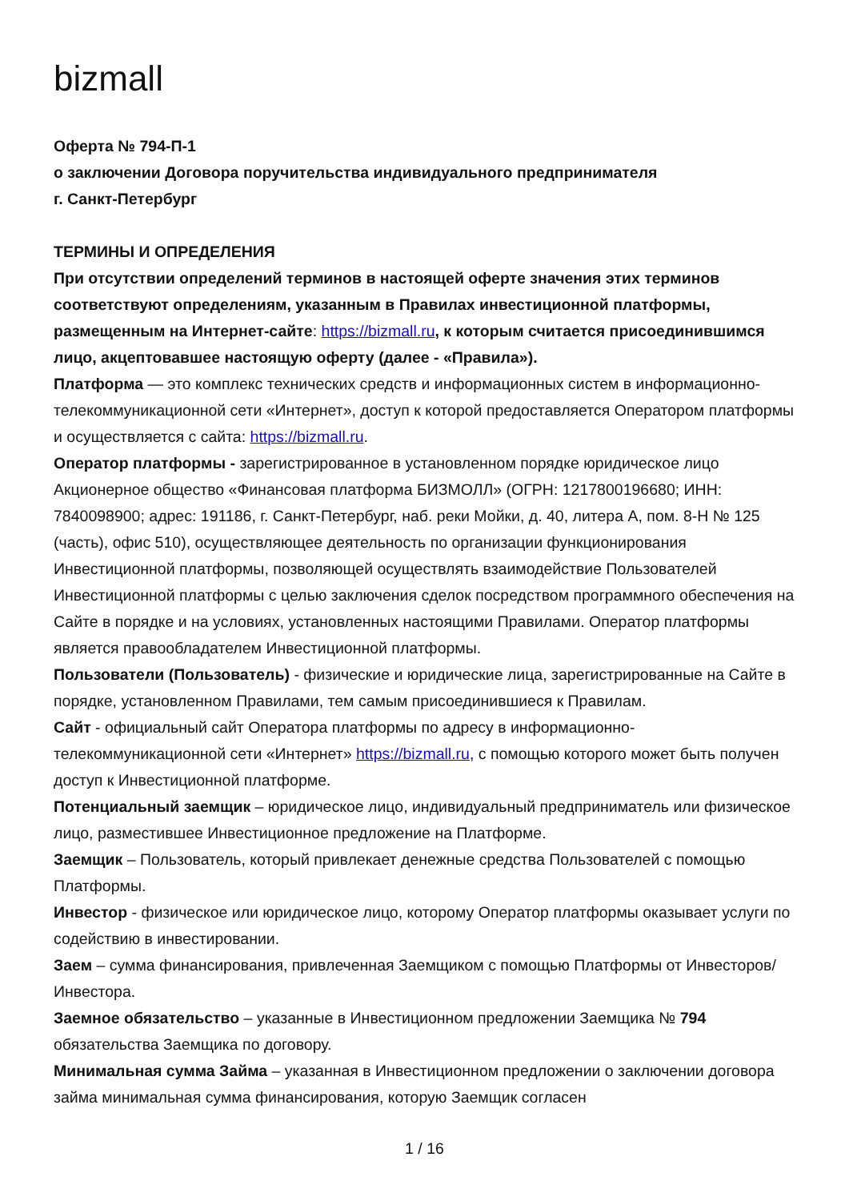bizmall
Оферта № 794-П-1
о заключении Договора поручительства индивидуального предпринимателя
г. Санкт-Петербург
ТЕРМИНЫ И ОПРЕДЕЛЕНИЯ
При отсутствии определений терминов в настоящей оферте значения этих терминов соответствуют определениям, указанным в Правилах инвестиционной платформы, размещенным на Интернет-сайте: https://bizmall.ru, к которым считается присоединившимся лицо, акцептовавшее настоящую оферту (далее - «Правила»).
Платформа — это комплекс технических средств и информационных систем в информационно-телекоммуникационной сети «Интернет», доступ к которой предоставляется Оператором платформы и осуществляется с сайта: https://bizmall.ru.
Оператор платформы - зарегистрированное в установленном порядке юридическое лицо Акционерное общество «Финансовая платформа БИЗМОЛЛ» (ОГРН: 1217800196680; ИНН: 7840098900; адрес: 191186, г. Санкт-Петербург, наб. реки Мойки, д. 40, литера А, пом. 8-Н № 125 (часть), офис 510), осуществляющее деятельность по организации функционирования Инвестиционной платформы, позволяющей осуществлять взаимодействие Пользователей Инвестиционной платформы с целью заключения сделок посредством программного обеспечения на Сайте в порядке и на условиях, установленных настоящими Правилами. Оператор платформы является правообладателем Инвестиционной платформы.
Пользователи (Пользователь) - физические и юридические лица, зарегистрированные на Сайте в порядке, установленном Правилами, тем самым присоединившиеся к Правилам.
Сайт - официальный сайт Оператора платформы по адресу в информационно-телекоммуникационной сети «Интернет» https://bizmall.ru, с помощью которого может быть получен доступ к Инвестиционной платформе.
Потенциальный заемщик – юридическое лицо, индивидуальный предприниматель или физическое лицо, разместившее Инвестиционное предложение на Платформе.
Заемщик – Пользователь, который привлекает денежные средства Пользователей с помощью Платформы.
Инвестор - физическое или юридическое лицо, которому Оператор платформы оказывает услуги по содействию в инвестировании.
Заем – сумма финансирования, привлеченная Заемщиком с помощью Платформы от Инвесторов/Инвестора.
Заемное обязательство – указанные в Инвестиционном предложении Заемщика № 794 обязательства Заемщика по договору.
Минимальная сумма Займа – указанная в Инвестиционном предложении о заключении договора займа минимальная сумма финансирования, которую Заемщик согласен
1 / 16